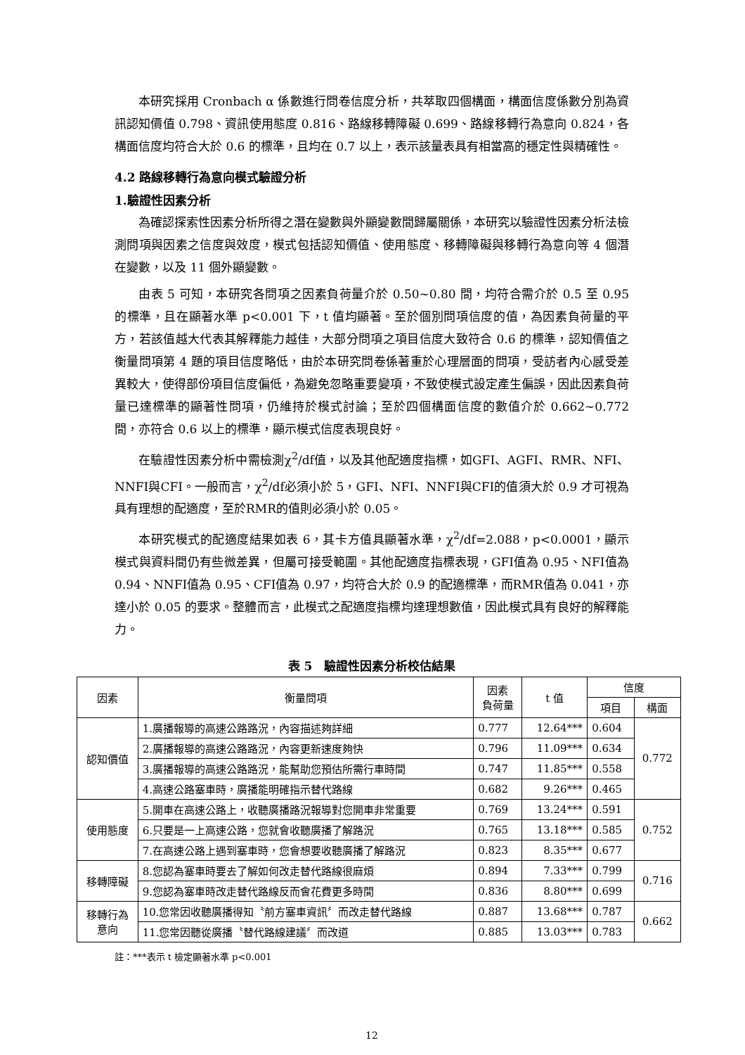本研究採用 Cronbach α 係數進行問卷信度分析，共萃取四個構面，構面信度係數分別為資訊認知價值 0.798、資訊使用態度 0.816、路線移轉障礙 0.699、路線移轉行為意向 0.824，各構面信度均符合大於 0.6 的標準，且均在 0.7 以上，表示該量表具有相當高的穩定性與精確性。
4.2 路線移轉行為意向模式驗證分析
1.驗證性因素分析
為確認探索性因素分析所得之潛在變數與外顯變數間歸屬關係，本研究以驗證性因素分析法檢測問項與因素之信度與效度，模式包括認知價值、使用態度、移轉障礙與移轉行為意向等 4 個潛在變數，以及 11 個外顯變數。
由表 5 可知，本研究各問項之因素負荷量介於 0.50~0.80 間，均符合需介於 0.5 至 0.95 的標準，且在顯著水準 p<0.001 下，t 值均顯著。至於個別問項信度的值，為因素負荷量的平方，若該值越大代表其解釋能力越佳，大部分問項之項目信度大致符合 0.6 的標準，認知價值之衡量問項第 4 題的項目信度略低，由於本研究問卷係著重於心理層面的問項，受訪者內心感受差異較大，使得部份項目信度偏低，為避免忽略重要變項，不致使模式設定產生偏誤，因此因素負荷量已達標準的顯著性問項，仍維持於模式討論；至於四個構面信度的數值介於 0.662~0.772 間，亦符合 0.6 以上的標準，顯示模式信度表現良好。
在驗證性因素分析中需檢測χ<sup>2</sup>/df值，以及其他配適度指標，如GFI、AGFI、RMR、NFI、NNFI與CFI。一般而言，χ<sup>2</sup>/df必須小於 5，GFI、NFI、NNFI與CFI的值須大於 0.9 才可視為具有理想的配適度，至於RMR的值則必須小於 0.05。
本研究模式的配適度結果如表 6，其卡方值具顯著水準，χ<sup>2</sup>/df=2.088，p<0.0001，顯示模式與資料間仍有些微差異，但屬可接受範圍。其他配適度指標表現，GFI值為 0.95、NFI值為 0.94、NNFI值為 0.95、CFI值為 0.97，均符合大於 0.9 的配適標準，而RMR值為 0.041，亦達小於 0.05 的要求。整體而言，此模式之配適度指標均達理想數值，因此模式具有良好的解釋能力。
表 5　驗證性因素分析校估結果
| 因素 | 衡量問項 | 因素 負荷量 | t 值 | 信度 | |
| --- | --- | --- | --- | --- | --- |
| | | | | 項目 | 構面 |
| 認知價值 | 1.廣播報導的高速公路路況，內容描述夠詳細 | 0.777 | 12.64*** | 0.604 | 0.772 |
| | 2.廣播報導的高速公路路況，內容更新速度夠快 | 0.796 | 11.09*** | 0.634 | |
| | 3.廣播報導的高速公路路況，能幫助您預估所需行車時間 | 0.747 | 11.85*** | 0.558 | |
| | 4.高速公路塞車時，廣播能明確指示替代路線 | 0.682 | 9.26*** | 0.465 | |
| 使用態度 | 5.開車在高速公路上，收聽廣播路況報導對您開車非常重要 | 0.769 | 13.24*** | 0.591 | 0.752 |
| | 6.只要是一上高速公路，您就會收聽廣播了解路況 | 0.765 | 13.18*** | 0.585 | |
| | 7.在高速公路上遇到塞車時，您會想要收聽廣播了解路況 | 0.823 | 8.35*** | 0.677 | |
| 移轉障礙 | 8.您認為塞車時要去了解如何改走替代路線很麻煩 | 0.894 | 7.33*** | 0.799 | 0.716 |
| | 9.您認為塞車時改走替代路線反而會花費更多時間 | 0.836 | 8.80*** | 0.699 | |
| 移轉行為 意向 | 10.您常因收聽廣播得知〝前方塞車資訊〞而改走替代路線 | 0.887 | 13.68*** | 0.787 | 0.662 |
| | 11.您常因聽從廣播〝替代路線建議〞而改道 | 0.885 | 13.03*** | 0.783 | |
註：***表示 t 檢定顯著水準 p<0.001
12